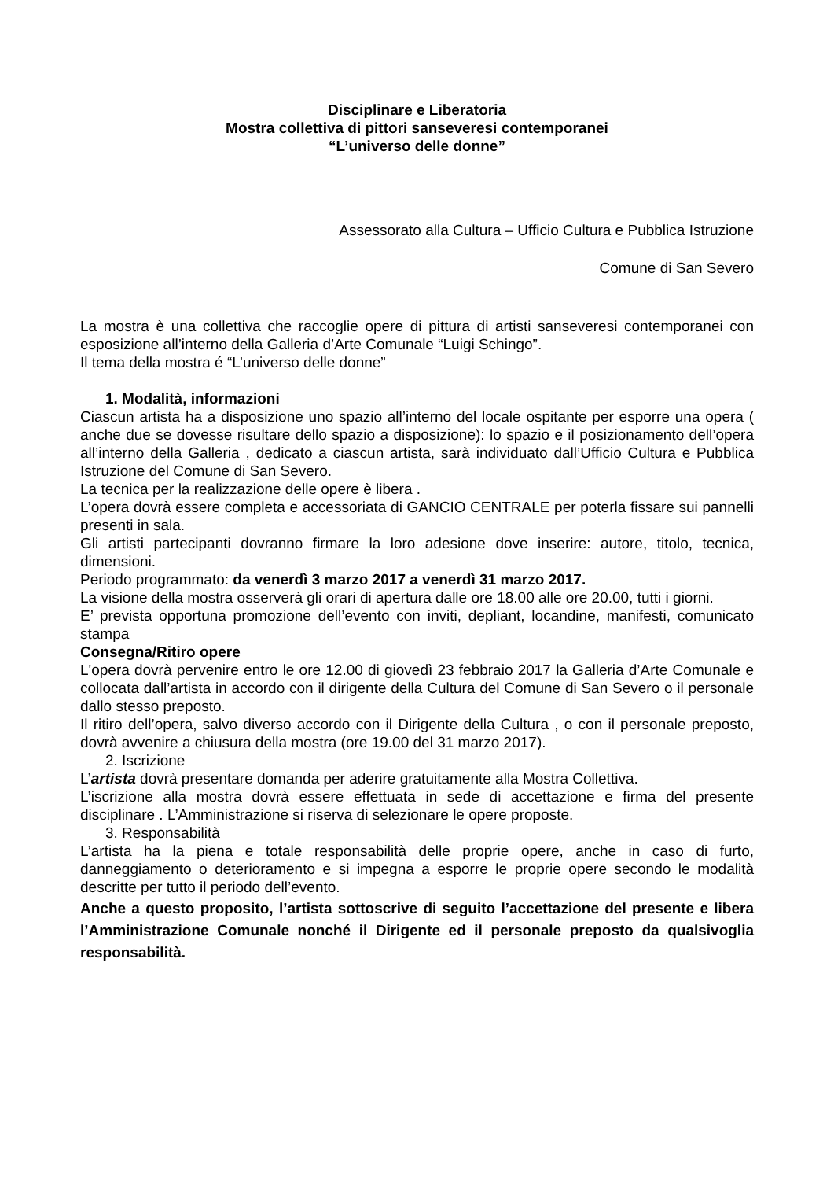Disciplinare e Liberatoria
Mostra collettiva di pittori sanseveresi contemporanei
“L’universo delle donne”
Assessorato alla Cultura – Ufficio Cultura e Pubblica Istruzione
Comune di San Severo
La mostra è una collettiva che raccoglie opere di pittura di artisti sanseveresi contemporanei con esposizione all’interno della Galleria d’Arte Comunale “Luigi Schingo”.
Il tema della mostra é “L’universo delle donne”
1. Modalità, informazioni
Ciascun artista ha a disposizione uno spazio all’interno del locale ospitante per esporre una opera ( anche due se dovesse risultare dello spazio a disposizione): lo spazio e il posizionamento dell’opera all’interno della Galleria , dedicato a ciascun artista, sarà individuato dall’Ufficio Cultura e Pubblica Istruzione del Comune di San Severo.
La tecnica per la realizzazione delle opere è libera .
L’opera dovrà essere completa e accessoriata di GANCIO CENTRALE per poterla fissare sui pannelli presenti in sala.
Gli artisti partecipanti dovranno firmare la loro adesione dove inserire: autore, titolo, tecnica, dimensioni.
Periodo programmato: da venerdì 3 marzo 2017 a venerdì 31 marzo 2017.
La visione della mostra osserverà gli orari di apertura dalle ore 18.00 alle ore 20.00, tutti i giorni.
E’ prevista opportuna promozione dell’evento con inviti, depliant, locandine, manifesti, comunicato stampa
Consegna/Ritiro opere
L'opera dovrà pervenire entro le ore 12.00 di giovedì 23 febbraio 2017 la Galleria d’Arte Comunale e collocata dall’artista in accordo con il dirigente della Cultura del Comune di San Severo o il personale dallo stesso preposto.
Il ritiro dell’opera, salvo diverso accordo con il Dirigente della Cultura , o con il personale preposto, dovrà avvenire a chiusura della mostra (ore 19.00 del 31 marzo 2017).
2. Iscrizione
L’artista dovrà presentare domanda per aderire gratuitamente alla Mostra Collettiva.
L’iscrizione alla mostra dovrà essere effettuata in sede di accettazione e firma del presente disciplinare . L’Amministrazione si riserva di selezionare le opere proposte.
3. Responsabilità
L’artista ha la piena e totale responsabilità delle proprie opere, anche in caso di furto, danneggiamento o deterioramento e si impegna a esporre le proprie opere secondo le modalità descritte per tutto il periodo dell’evento.
Anche a questo proposito, l’artista sottoscrive di seguito l’accettazione del presente e libera l’Amministrazione Comunale nonché il Dirigente ed il personale preposto da qualsivoglia responsabilità.